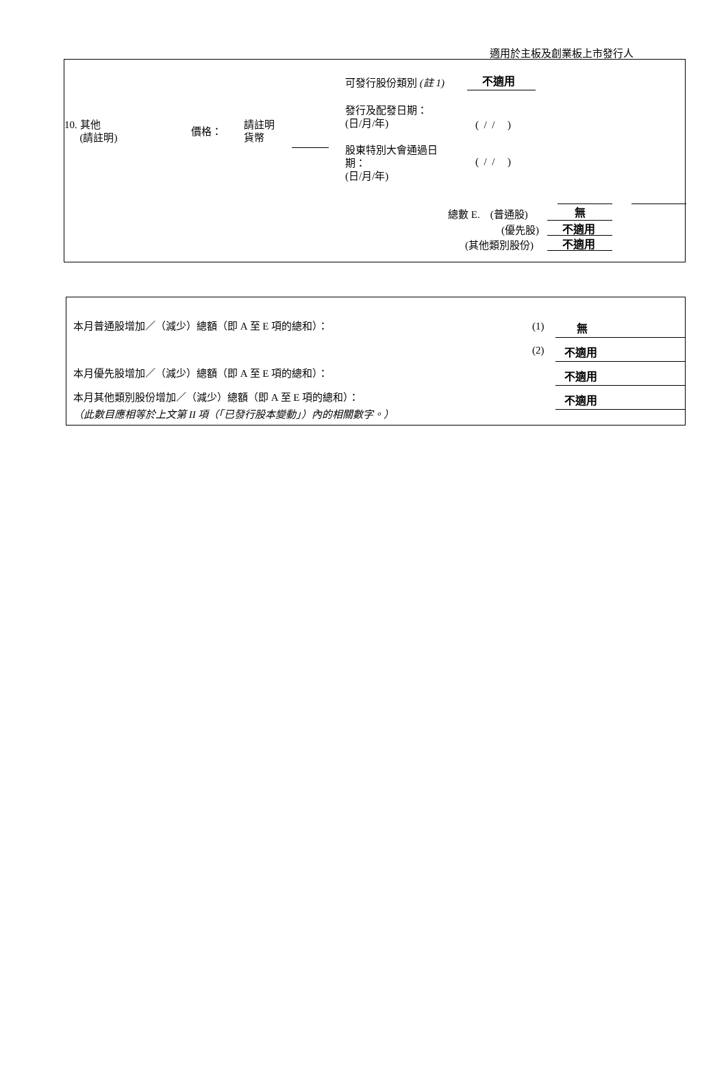適用於主板及創業板上市發行人
可發行股份類別 (註 1) 不適用
10. 其他
(請註明)
價格：
請註明
貨幣
發行及配發日期：
(日/月/年)
( / / )
股東特別大會通過日
期：
(日/月/年)
( / / )
總數 E. (普通股) 無
(優先股) 不適用
(其他類別股份) 不適用
本月普通股增加／（減少）總額（即 A 至 E 項的總和）： (1) 無
(2) 不適用
本月優先股增加／（減少）總額（即 A 至 E 項的總和）： 不適用
本月其他類別股份增加／（減少）總額（即 A 至 E 項的總和）： 不適用
（此數目應相等於上文第 II 項（「已發行股本變動」）內的相關數字。）